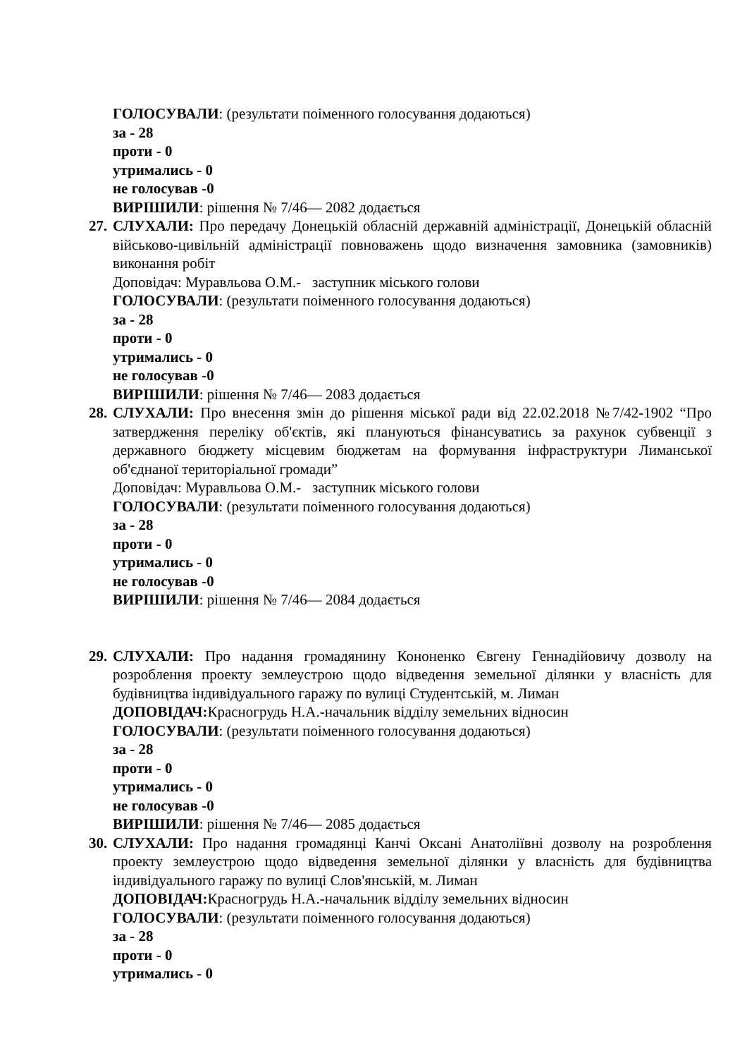ГОЛОСУВАЛИ: (результати поіменного голосування додаються)
за - 28
проти - 0
утримались - 0
не голосував -0
ВИРІШИЛИ: рішення № 7/46— 2082 додається
27.
СЛУХАЛИ: Про передачу Донецькій обласній державній адміністрації, Донецькій обласній військово-цивільній адміністрації повноважень щодо визначення замовника (замовників) виконання робіт
Доповідач: Муравльова О.М.- заступник міського голови
ГОЛОСУВАЛИ: (результати поіменного голосування додаються)
за - 28
проти - 0
утримались - 0
не голосував -0
ВИРІШИЛИ: рішення № 7/46— 2083 додається
28.
СЛУХАЛИ: Про внесення змін до рішення міської ради від 22.02.2018 №7/42-1902 “Про затвердження переліку об'єктів, які плануються фінансуватись за рахунок субвенції з державного бюджету місцевим бюджетам на формування інфраструктури Лиманської об'єднаної територіальної громади”
Доповідач: Муравльова О.М.- заступник міського голови
ГОЛОСУВАЛИ: (результати поіменного голосування додаються)
за - 28
проти - 0
утримались - 0
не голосував -0
ВИРІШИЛИ: рішення № 7/46— 2084 додається
29.
СЛУХАЛИ: Про надання громадянину Кононенко Євгену Геннадійовичу дозволу на розроблення проекту землеустрою щодо відведення земельної ділянки у власність для будівництва індивідуального гаражу по вулиці Студентській, м. Лиман
ДОПОВІДАЧ: Красногрудь Н.А.-начальник відділу земельних відносин
ГОЛОСУВАЛИ: (результати поіменного голосування додаються)
за - 28
проти - 0
утримались - 0
не голосував -0
ВИРІШИЛИ: рішення № 7/46— 2085 додається
30.
СЛУХАЛИ: Про надання громадянці Канчі Оксані Анатоліївні дозволу на розроблення проекту землеустрою щодо відведення земельної ділянки у власність для будівництва індивідуального гаражу по вулиці Слов'янській, м. Лиман
ДОПОВІДАЧ: Красногрудь Н.А.-начальник відділу земельних відносин
ГОЛОСУВАЛИ: (результати поіменного голосування додаються)
за - 28
проти - 0
утримались - 0